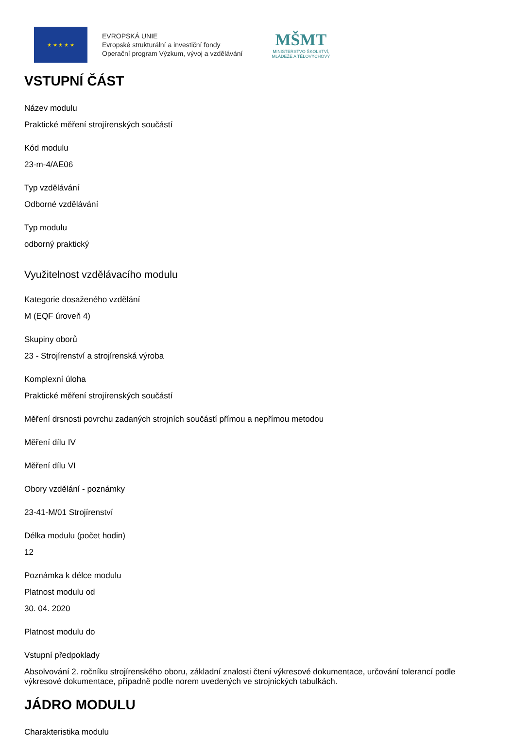★ ★ ★ ★ ★
EVROPSKÁ UNIE
Evropské strukturální a investiční fondy
Operační program Výzkum, vývoj a vzdělávání
MŠMT
MINISTERSTVO ŠKOLSTVÍ,
MLÁDEŽE A TĚLOVÝCHOVY
VSTUPNÍ ČÁST
Název modulu
Praktické měření strojírenských součástí
Kód modulu
23-m-4/AE06
Typ vzdělávání
Odborné vzdělávání
Typ modulu
odborný praktický
Využitelnost vzdělávacího modulu
Kategorie dosaženého vzdělání
M (EQF úroveň 4)
Skupiny oborů
23 - Strojírenství a strojírenská výroba
Komplexní úloha
Praktické měření strojírenských součástí
Měření drsnosti povrchu zadaných strojních součástí přímou a nepřímou metodou
Měření dílu IV
Měření dílu VI
Obory vzdělání - poznámky
23-41-M/01 Strojírenství
Délka modulu (počet hodin)
12
Poznámka k délce modulu
Platnost modulu od
30. 04. 2020
Platnost modulu do
Vstupní předpoklady
Absolvování 2. ročníku strojírenského oboru, základní znalosti čtení výkresové dokumentace, určování tolerancí podle výkresové dokumentace, případně podle norem uvedených ve strojnických tabulkách.
JÁDRO MODULU
Charakteristika modulu